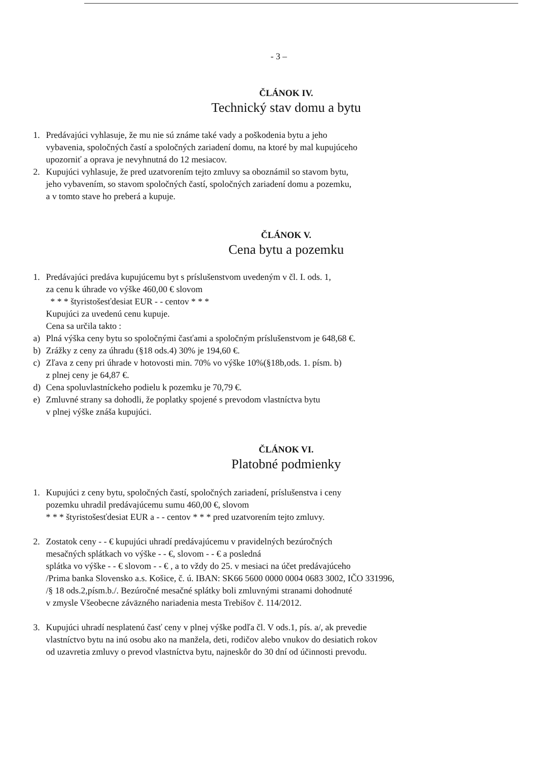- 3 –
ČLÁNOK IV.
Technický stav domu a bytu
1. Predávajúci vyhlasuje, že mu nie sú známe také vady a poškodenia bytu a jeho
vybavenia, spoločných častí a spoločných zariadení domu, na ktoré by mal kupujúceho
upozorniť a oprava je nevyhnutná do 12 mesiacov.
2. Kupujúci vyhlasuje, že pred uzatvorením tejto zmluvy sa oboznámil so stavom bytu,
jeho vybavením, so stavom spoločných častí, spoločných zariadení domu a pozemku,
a v tomto stave ho preberá a kupuje.
ČLÁNOK V.
Cena bytu a pozemku
1. Predávajúci predáva kupujúcemu byt s príslušenstvom uvedeným v čl. I. ods. 1,
za cenu k úhrade vo výške 460,00 € slovom
* * * štyristošesťdesiat EUR - - centov * * *
Kupujúci za uvedenú cenu kupuje.
Cena sa určila takto :
a) Plná výška ceny bytu so spoločnými časťami a spoločným príslušenstvom je 648,68 €.
b) Zrážky z ceny za úhradu (§18 ods.4) 30% je 194,60 €.
c) Zľava z ceny pri úhrade v hotovosti min. 70% vo výške 10%(§18b,ods. 1. písm. b)
z plnej ceny je 64,87 €.
d) Cena spoluvlastníckeho podielu k pozemku je 70,79 €.
e) Zmluvné strany sa dohodli, že poplatky spojené s prevodom vlastníctva bytu
v plnej výške znáša kupujúci.
ČLÁNOK VI.
Platobné podmienky
1. Kupujúci z ceny bytu, spoločných častí, spoločných zariadení, príslušenstva i ceny
pozemku uhradil predávajúcemu sumu 460,00 €, slovom
* * * štyristošesťdesiat EUR a - - centov * * * pred uzatvorením tejto zmluvy.
2. Zostatok ceny - - € kupujúci uhradí predávajúcemu v pravidelných bezúročných
mesačných splátkach vo výške - - €, slovom - - € a posledná
splátka vo výške - - € slovom - - € , a to vždy do 25. v mesiaci na účet predávajúceho
/Prima banka Slovensko a.s. Košice, č. ú. IBAN: SK66 5600 0000 0004 0683 3002, IČO 331996,
/§ 18 ods.2,písm.b./. Bezúročné mesačné splátky boli zmluvnými stranami dohodnuté
v zmysle Všeobecne záväzného nariadenia mesta Trebišov č. 114/2012.
3. Kupujúci uhradí nesplatenú časť ceny v plnej výške podľa čl. V ods.1, pís. a/, ak prevedie
vlastníctvo bytu na inú osobu ako na manžela, deti, rodičov alebo vnukov do desiatich rokov
od uzavretia zmluvy o prevod vlastníctva bytu, najneskôr do 30 dní od účinnosti prevodu.